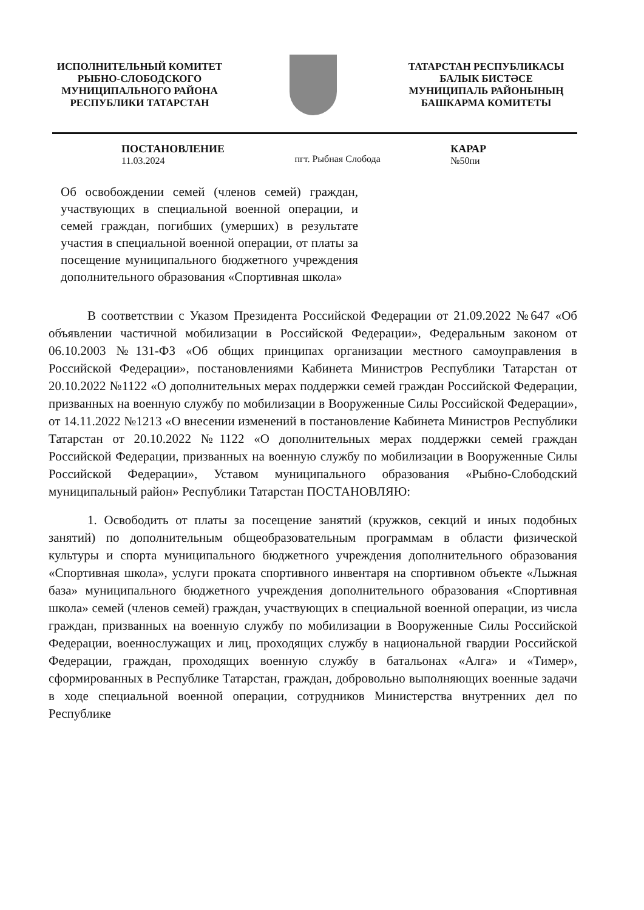ИСПОЛНИТЕЛЬНЫЙ КОМИТЕТ
РЫБНО-СЛОБОДСКОГО
МУНИЦИПАЛЬНОГО РАЙОНА
РЕСПУБЛИКИ ТАТАРСТАН
ТАТАРСТАН РЕСПУБЛИКАСЫ
БАЛЫК БИСТӘСЕ
МУНИЦИПАЛЬ РАЙОНЫНЫҢ
БАШКАРМА КОМИТЕТЫ
ПОСТАНОВЛЕНИЕ
11.03.2024
пгт. Рыбная Слобода КАРАР
№50пи
Об освобождении семей (членов семей) граждан, участвующих в специальной военной операции, и семей граждан, погибших (умерших) в результате участия в специальной военной операции, от платы за посещение муниципального бюджетного учреждения дополнительного образования «Спортивная школа»
В соответствии с Указом Президента Российской Федерации от 21.09.2022 №647 «Об объявлении частичной мобилизации в Российской Федерации», Федеральным законом от 06.10.2003 №131-ФЗ «Об общих принципах организации местного самоуправления в Российской Федерации», постановлениями Кабинета Министров Республики Татарстан от 20.10.2022 №1122 «О дополнительных мерах поддержки семей граждан Российской Федерации, призванных на военную службу по мобилизации в Вооруженные Силы Российской Федерации», от 14.11.2022 №1213 «О внесении изменений в постановление Кабинета Министров Республики Татарстан от 20.10.2022 №1122 «О дополнительных мерах поддержки семей граждан Российской Федерации, призванных на военную службу по мобилизации в Вооруженные Силы Российской Федерации», Уставом муниципального образования «Рыбно-Слободский муниципальный район» Республики Татарстан ПОСТАНОВЛЯЮ:
1. Освободить от платы за посещение занятий (кружков, секций и иных подобных занятий) по дополнительным общеобразовательным программам в области физической культуры и спорта муниципального бюджетного учреждения дополнительного образования «Спортивная школа», услуги проката спортивного инвентаря на спортивном объекте «Лыжная база» муниципального бюджетного учреждения дополнительного образования «Спортивная школа» семей (членов семей) граждан, участвующих в специальной военной операции, из числа граждан, призванных на военную службу по мобилизации в Вооруженные Силы Российской Федерации, военнослужащих и лиц, проходящих службу в национальной гвардии Российской Федерации, граждан, проходящих военную службу в батальонах «Алга» и «Тимер», сформированных в Республике Татарстан, граждан, добровольно выполняющих военные задачи в ходе специальной военной операции, сотрудников Министерства внутренних дел по Республике